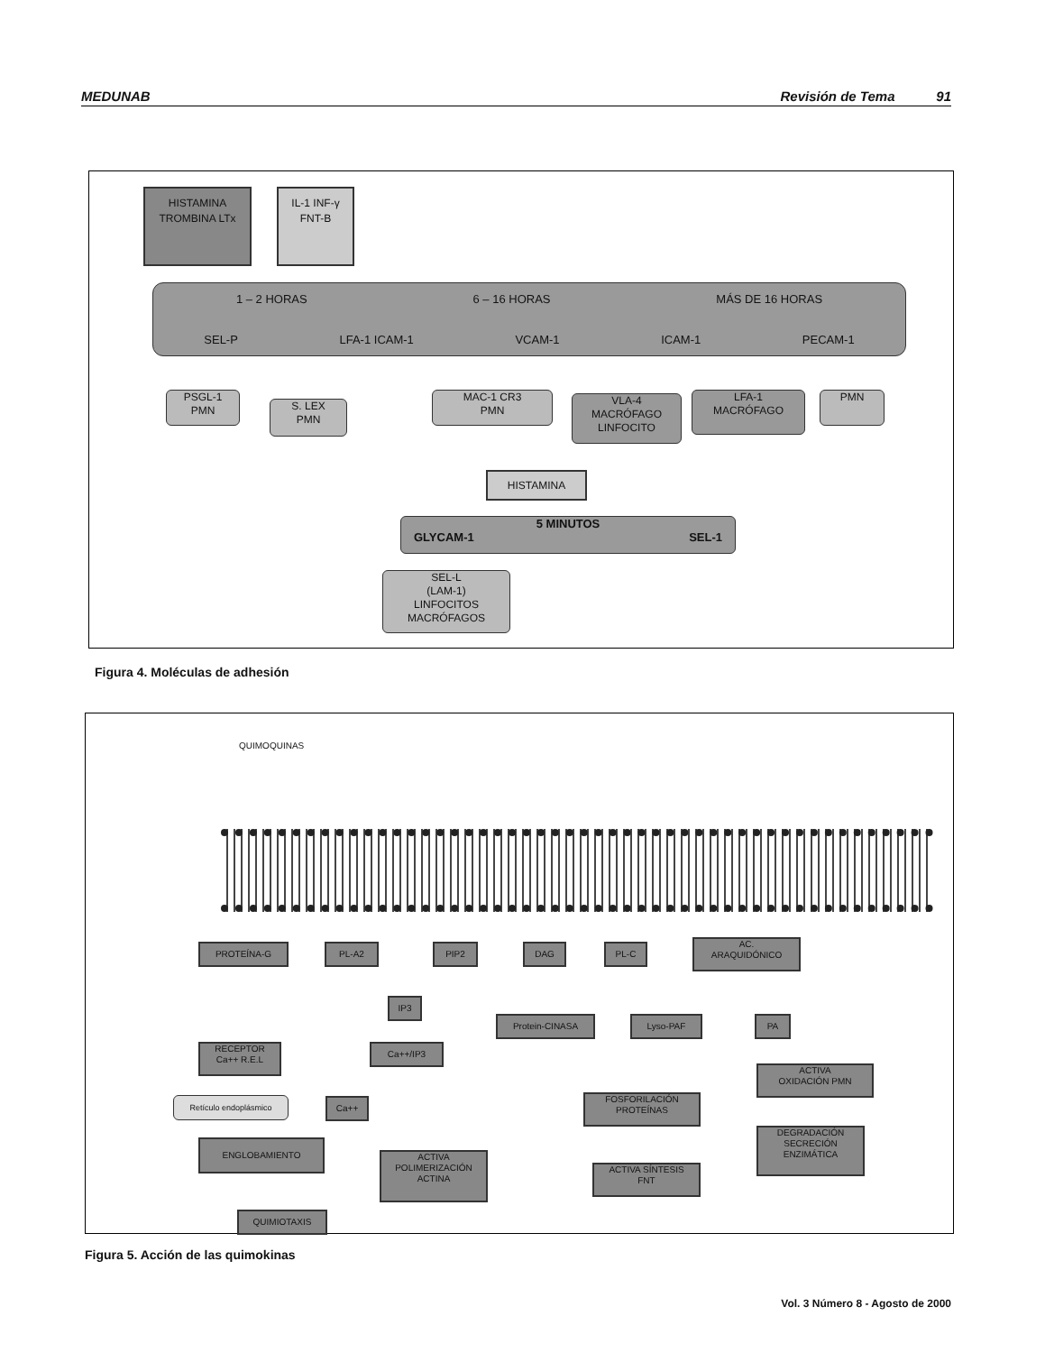MEDUNAB Revisión de Tema 91
HISTAMINA TROMBINA LTx
IL-1 INF-γ FNT-B
1 – 2 HORAS 6 – 16 HORAS MÁS DE 16 HORAS
SEL-P LFA-1 ICAM-1 VCAM-1 ICAM-1 PECAM-1
PSGL-1
PMN
S. LEX
PMN
MAC-1 CR3
PMN
VLA-4
MACRÓFAGO
LINFOCITO
LFA-1
MACRÓFAGO
PMN
HISTAMINA
5 MINUTOS
GLYCAM-1 SEL-1
SEL-L
(LAM-1)
LINFOCITOS
MACRÓFAGOS
Figura 4. Moléculas de adhesión
QUIMOQUINAS
PROTEÍNA-G PL-A2 PIP2 DAG PL-C
AC.
ARAQUIDÓNICO
IP3
Protein-CINASA Lyso-PAF PA
RECEPTOR
Ca++ R.E.L
Ca++/IP3
Retículo endoplásmico Ca++
ACTIVA
OXIDACIÓN PMN
FOSFORILACIÓN
PROTEÍNAS
DEGRADACIÓN
SECRECIÓN
ENZIMÁTICA
ENGLOBAMIENTO
ACTIVA
POLIMERIZACIÓN
ACTINA
ACTIVA SÍNTESIS
FNT
QUIMIOTAXIS
Figura 5. Acción de las quimokinas
Vol. 3 Número 8 - Agosto de 2000